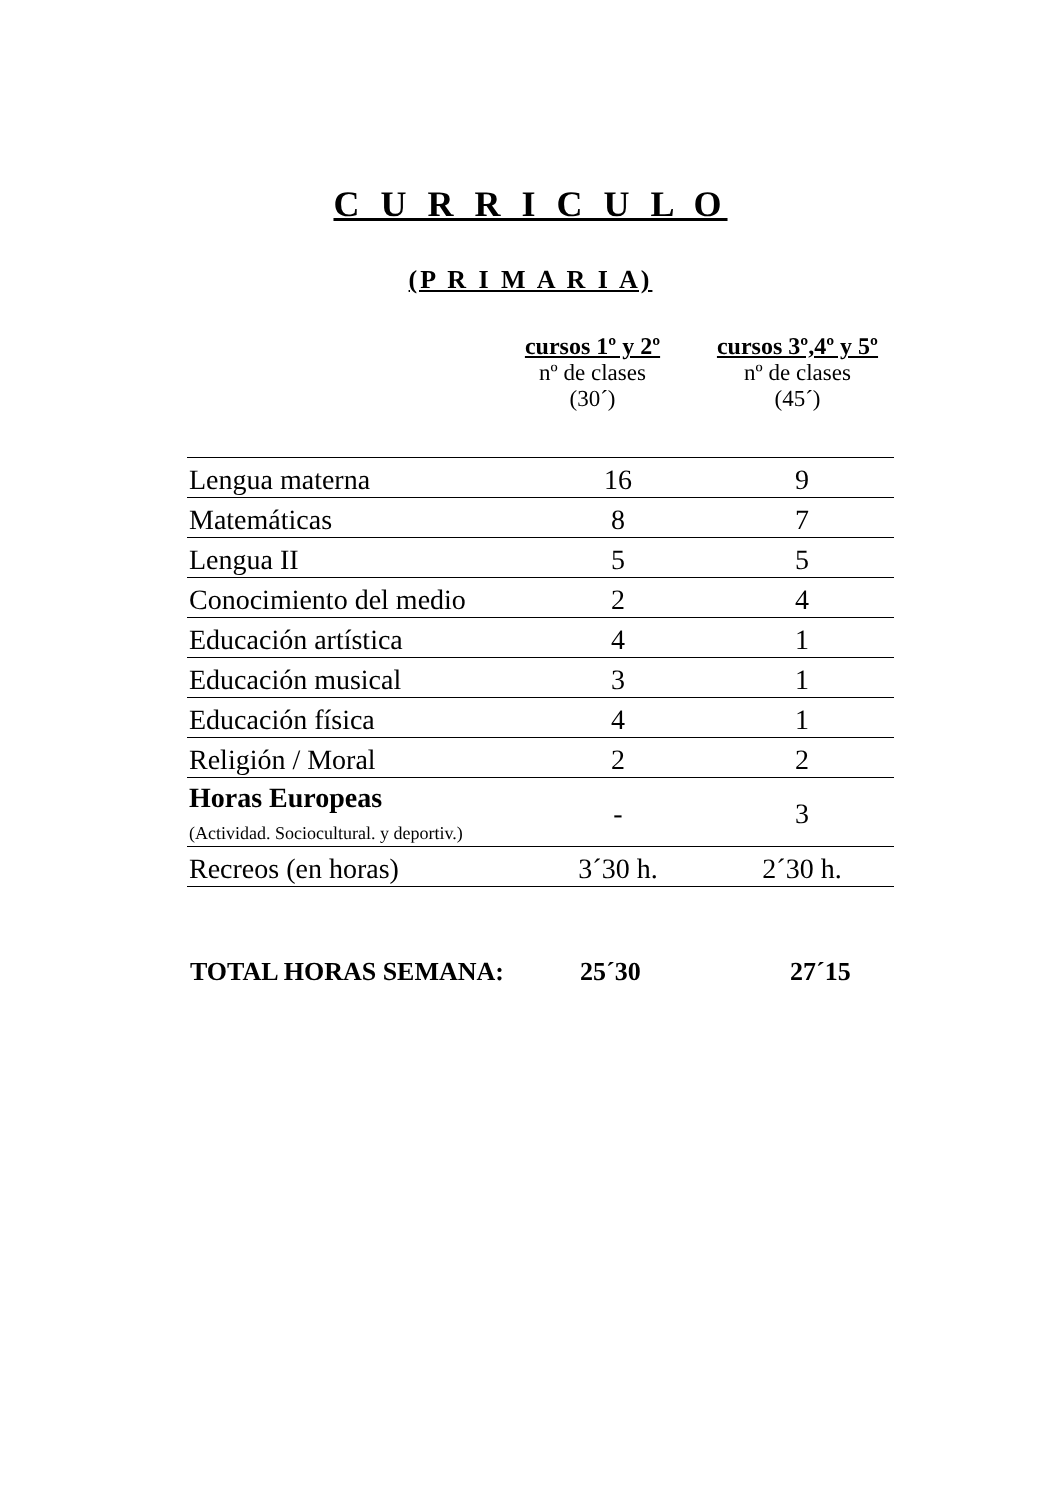C U R R I C U L O
(P R I M A R I A)
cursos 1º y 2º
nº de clases
(30´)
cursos 3º,4º y 5º
nº de clases
(45´)
| Lengua materna | 16 | 9 |
| Matemáticas | 8 | 7 |
| Lengua II | 5 | 5 |
| Conocimiento del medio | 2 | 4 |
| Educación artística | 4 | 1 |
| Educación musical | 3 | 1 |
| Educación física | 4 | 1 |
| Religión / Moral | 2 | 2 |
| Horas Europeas (Actividad. Sociocultural. y deportiv.) | - | 3 |
| Recreos (en horas) | 3´30 h. | 2´30 h. |
TOTAL HORAS SEMANA: 25´30 27´15